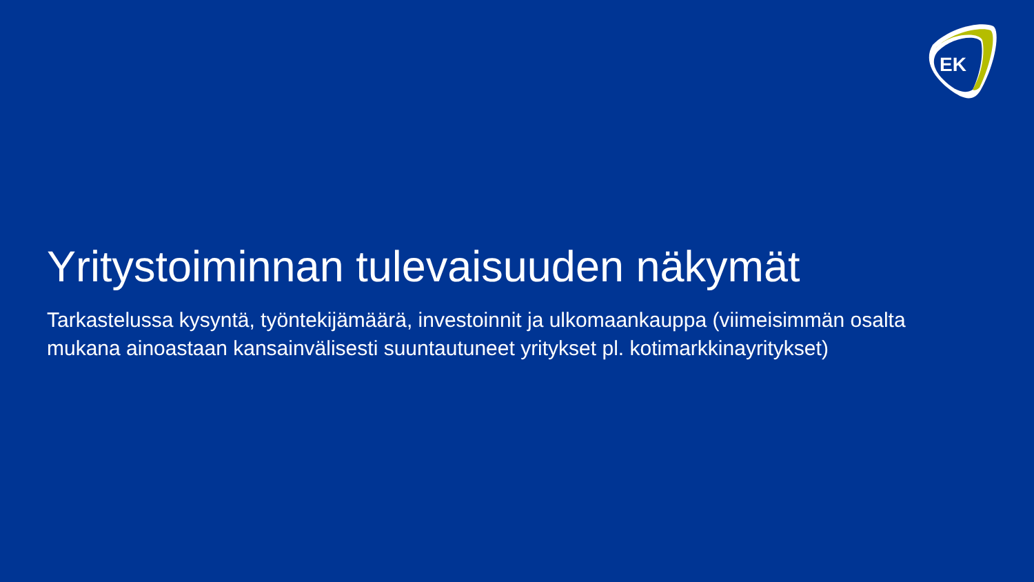EK
Yritystoiminnan tulevaisuuden näkymät
Tarkastelussa kysyntä, työntekijämäärä, investoinnit ja ulkomaankauppa (viimeisimmän osalta mukana ainoastaan kansainvälisesti suuntautuneet yritykset pl. kotimarkkinayritykset)